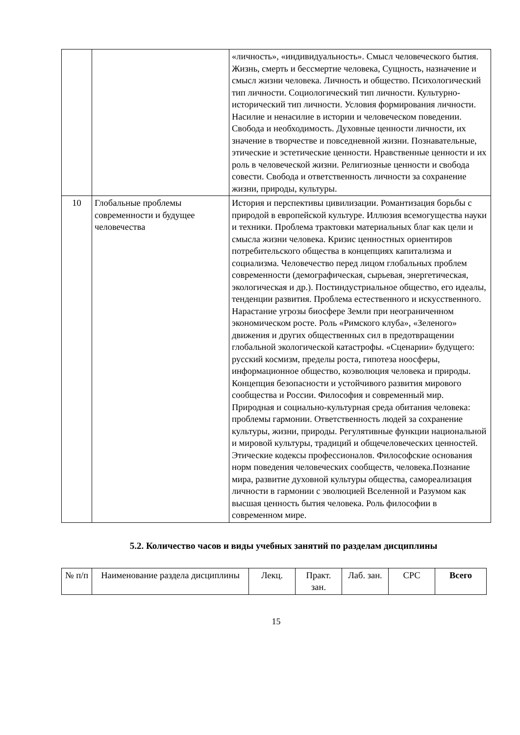| | | «личность», «индивидуальность». Смысл человеческого бытия. Жизнь, смерть и бессмертие человека, Сущность, назначение и смысл жизни человека. Личность и общество. Психологический тип личности. Социологический тип личности. Культурно-исторический тип личности. Условия формирования личности. Насилие и ненасилие в истории и человеческом поведении. Свобода и необходимость. Духовные ценности личности, их значение в творчестве и повседневной жизни. Познавательные, этические и эстетические ценности. Нравственные ценности и их роль в человеческой жизни. Религиозные ценности и свобода совести. Свобода и ответственность личности за сохранение жизни, природы, культуры. |
| 10 | Глобальные проблемы современности и будущее человечества | История и перспективы цивилизации. Романтизация борьбы с природой в европейской культуре. Иллюзия всемогущества науки и техники. Проблема трактовки материальных благ как цели и смысла жизни человека. Кризис ценностных ориентиров потребительского общества в концепциях капитализма и социализма. Человечество перед лицом глобальных проблем современности (демографическая, сырьевая, энергетическая, экологическая и др.). Постиндустриальное общество, его идеалы, тенденции развития. Проблема естественного и искусственного. Нарастание угрозы биосфере Земли при неограниченном экономическом росте. Роль «Римского клуба», «Зеленого» движения и других общественных сил в предотвращении глобальной экологической катастрофы. «Сценарии» будущего: русский космизм, пределы роста, гипотеза ноосферы, информационное общество, коэволюция человека и природы. Концепция безопасности и устойчивого развития мирового сообщества и России. Философия и современный мир. Природная и социально-культурная среда обитания человека: проблемы гармонии. Ответственность людей за сохранение культуры, жизни, природы. Регулятивные функции национальной и мировой культуры, традиций и общечеловеческих ценностей. Этические кодексы профессионалов. Философские основания норм поведения человеческих сообществ, человека.Познание мира, развитие духовной культуры общества, самореализация личности в гармонии с эволюцией Вселенной и Разумом как высшая ценность бытия человека. Роль философии в современном мире. |
5.2. Количество часов и виды учебных занятий по разделам дисциплины
| № п/п | Наименование раздела дисциплины | Лекц. | Практ. зан. | Лаб. зан. | СРС | Всего |
| --- | --- | --- | --- | --- | --- | --- |
15